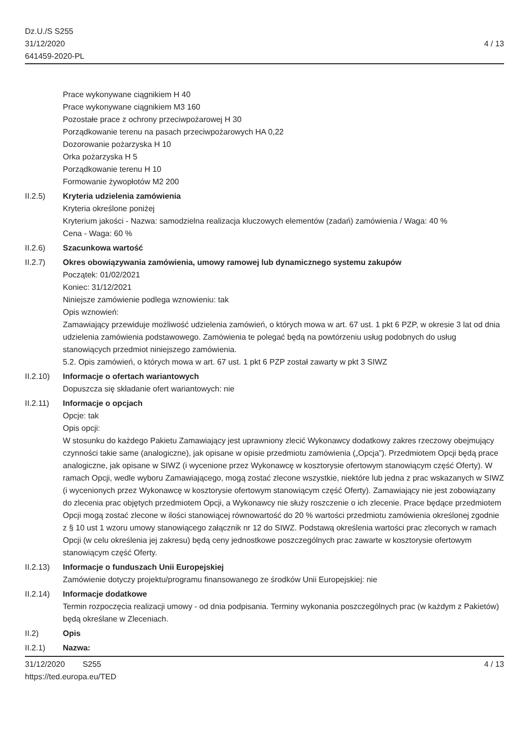Dz.U./S S255
31/12/2020
641459-2020-PL
4 / 13
Prace wykonywane ciągnikiem H 40
Prace wykonywane ciągnikiem M3 160
Pozostałe prace z ochrony przeciwpożarowej H 30
Porządkowanie terenu na pasach przeciwpożarowych HA 0,22
Dozorowanie pożarzyska H 10
Orka pożarzyska H 5
Porządkowanie terenu H 10
Formowanie żywopłotów M2 200
II.2.5) Kryteria udzielenia zamówienia
Kryteria określone poniżej
Kryterium jakości - Nazwa: samodzielna realizacja kluczowych elementów (zadań) zamówienia / Waga: 40 %
Cena - Waga: 60 %
II.2.6) Szacunkowa wartość
II.2.7) Okres obowiązywania zamówienia, umowy ramowej lub dynamicznego systemu zakupów
Początek: 01/02/2021
Koniec: 31/12/2021
Niniejsze zamówienie podlega wznowieniu: tak
Opis wznowień:
Zamawiający przewiduje możliwość udzielenia zamówień, o których mowa w art. 67 ust. 1 pkt 6 PZP, w okresie 3 lat od dnia udzielenia zamówienia podstawowego. Zamówienia te polegać będą na powtórzeniu usług podobnych do usług stanowiących przedmiot niniejszego zamówienia.
5.2. Opis zamówień, o których mowa w art. 67 ust. 1 pkt 6 PZP został zawarty w pkt 3 SIWZ
II.2.10)
Informacje o ofertach wariantowych
Dopuszcza się składanie ofert wariantowych: nie
II.2.11)
Informacje o opcjach
Opcje: tak
Opis opcji:
W stosunku do każdego Pakietu Zamawiający jest uprawniony zlecić Wykonawcy dodatkowy zakres rzeczowy obejmujący czynności takie same (analogiczne), jak opisane w opisie przedmiotu zamówienia („Opcja”). Przedmiotem Opcji będą prace analogiczne, jak opisane w SIWZ (i wycenione przez Wykonawcę w kosztorysie ofertowym stanowiącym część Oferty). W ramach Opcji, wedle wyboru Zamawiającego, mogą zostać zlecone wszystkie, niektóre lub jedna z prac wskazanych w SIWZ (i wycenionych przez Wykonawcę w kosztorysie ofertowym stanowiącym część Oferty). Zamawiający nie jest zobowiązany do zlecenia prac objętych przedmiotem Opcji, a Wykonawcy nie służy roszczenie o ich zlecenie. Prace będące przedmiotem Opcji mogą zostać zlecone w ilości stanowiącej równowartość do 20 % wartości przedmiotu zamówienia określonej zgodnie z § 10 ust 1 wzoru umowy stanowiącego załącznik nr 12 do SIWZ. Podstawą określenia wartości prac zleconych w ramach Opcji (w celu określenia jej zakresu) będą ceny jednostkowe poszczególnych prac zawarte w kosztorysie ofertowym stanowiącym część Oferty.
II.2.13)
Informacje o funduszach Unii Europejskiej
Zamówienie dotyczy projektu/programu finansowanego ze środków Unii Europejskiej: nie
II.2.14)
Informacje dodatkowe
Termin rozpoczęcia realizacji umowy - od dnia podpisania. Terminy wykonania poszczególnych prac (w każdym z Pakietów) będą określane w Zleceniach.
II.2) Opis
II.2.1) Nazwa:
31/12/2020 S255
https://ted.europa.eu/TED
4 / 13